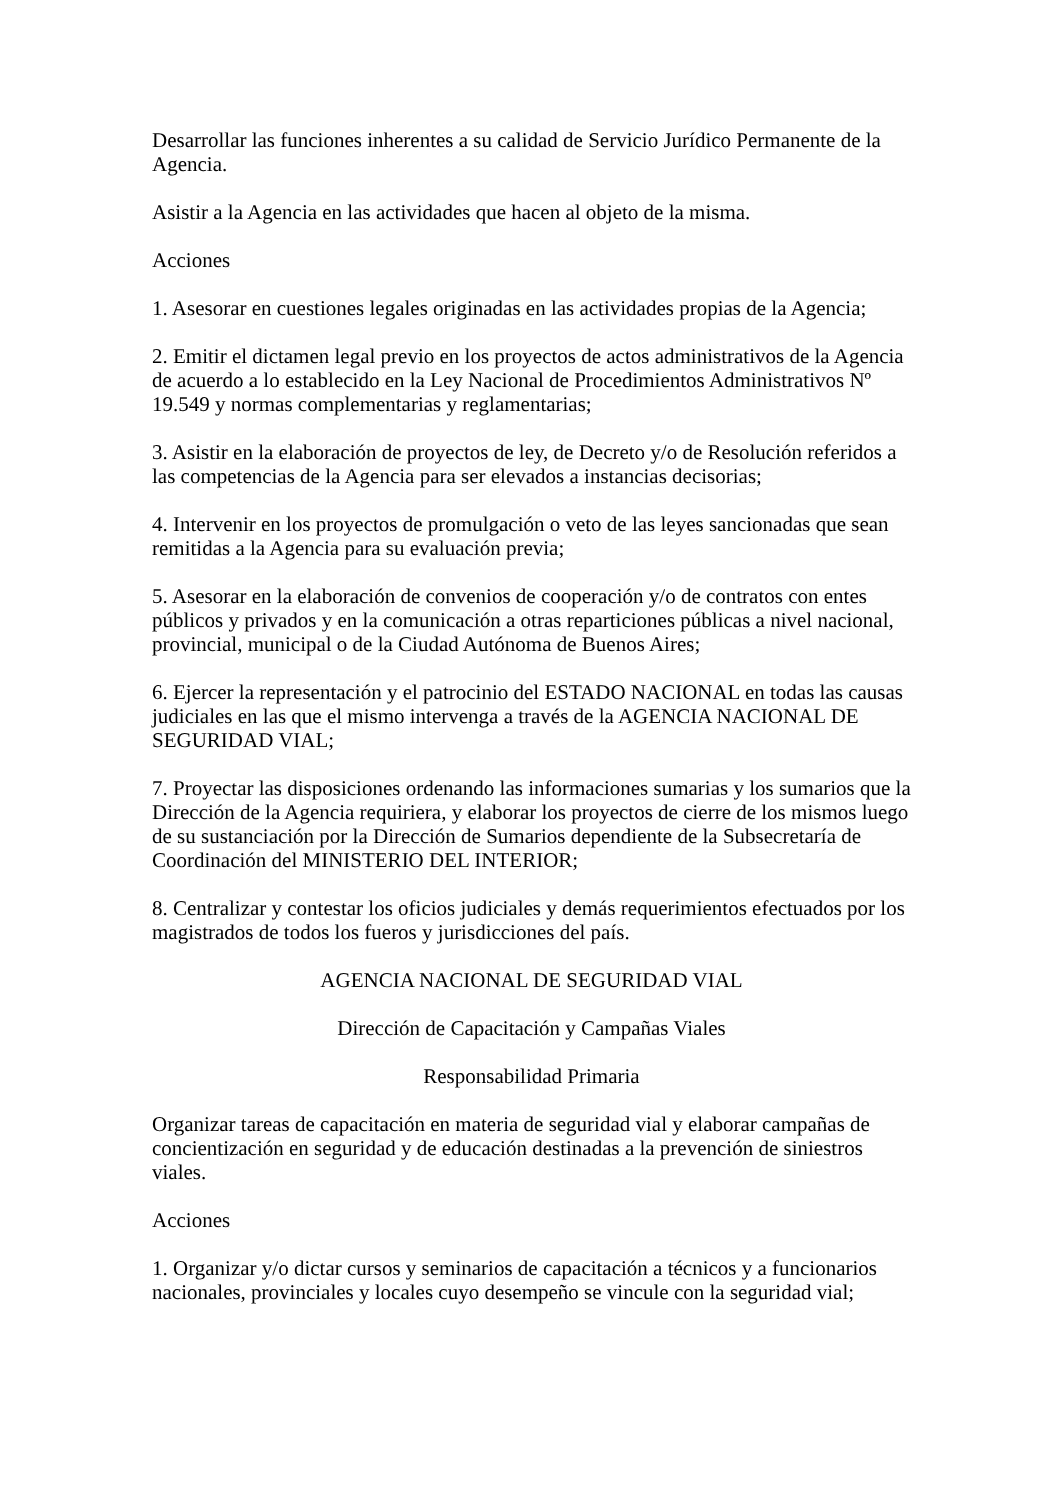Desarrollar las funciones inherentes a su calidad de Servicio Jurídico Permanente de la Agencia.
Asistir a la Agencia en las actividades que hacen al objeto de la misma.
Acciones
1. Asesorar en cuestiones legales originadas en las actividades propias de la Agencia;
2. Emitir el dictamen legal previo en los proyectos de actos administrativos de la Agencia de acuerdo a lo establecido en la Ley Nacional de Procedimientos Administrativos Nº 19.549 y normas complementarias y reglamentarias;
3. Asistir en la elaboración de proyectos de ley, de Decreto y/o de Resolución referidos a las competencias de la Agencia para ser elevados a instancias decisorias;
4. Intervenir en los proyectos de promulgación o veto de las leyes sancionadas que sean remitidas a la Agencia para su evaluación previa;
5. Asesorar en la elaboración de convenios de cooperación y/o de contratos con entes públicos y privados y en la comunicación a otras reparticiones públicas a nivel nacional, provincial, municipal o de la Ciudad Autónoma de Buenos Aires;
6. Ejercer la representación y el patrocinio del ESTADO NACIONAL en todas las causas judiciales en las que el mismo intervenga a través de la AGENCIA NACIONAL DE SEGURIDAD VIAL;
7. Proyectar las disposiciones ordenando las informaciones sumarias y los sumarios que la Dirección de la Agencia requiriera, y elaborar los proyectos de cierre de los mismos luego de su sustanciación por la Dirección de Sumarios dependiente de la Subsecretaría de Coordinación del MINISTERIO DEL INTERIOR;
8. Centralizar y contestar los oficios judiciales y demás requerimientos efectuados por los magistrados de todos los fueros y jurisdicciones del país.
AGENCIA NACIONAL DE SEGURIDAD VIAL
Dirección de Capacitación y Campañas Viales
Responsabilidad Primaria
Organizar tareas de capacitación en materia de seguridad vial y elaborar campañas de concientización en seguridad y de educación destinadas a la prevención de siniestros viales.
Acciones
1. Organizar y/o dictar cursos y seminarios de capacitación a técnicos y a funcionarios nacionales, provinciales y locales cuyo desempeño se vincule con la seguridad vial;